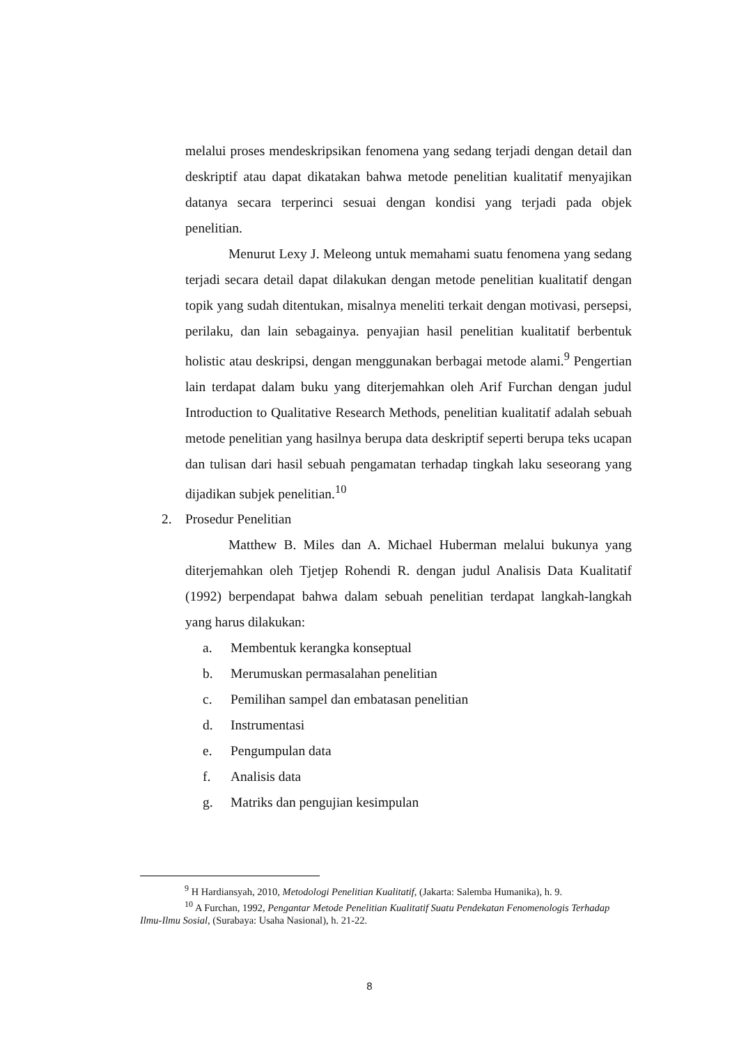melalui proses mendeskripsikan fenomena yang sedang terjadi dengan detail dan deskriptif atau dapat dikatakan bahwa metode penelitian kualitatif menyajikan datanya secara terperinci sesuai dengan kondisi yang terjadi pada objek penelitian.
Menurut Lexy J. Meleong untuk memahami suatu fenomena yang sedang terjadi secara detail dapat dilakukan dengan metode penelitian kualitatif dengan topik yang sudah ditentukan, misalnya meneliti terkait dengan motivasi, persepsi, perilaku, dan lain sebagainya. penyajian hasil penelitian kualitatif berbentuk holistic atau deskripsi, dengan menggunakan berbagai metode alami.<sup>9</sup> Pengertian lain terdapat dalam buku yang diterjemahkan oleh Arif Furchan dengan judul Introduction to Qualitative Research Methods, penelitian kualitatif adalah sebuah metode penelitian yang hasilnya berupa data deskriptif seperti berupa teks ucapan dan tulisan dari hasil sebuah pengamatan terhadap tingkah laku seseorang yang dijadikan subjek penelitian.<sup>10</sup>
2. Prosedur Penelitian
Matthew B. Miles dan A. Michael Huberman melalui bukunya yang diterjemahkan oleh Tjetjep Rohendi R. dengan judul Analisis Data Kualitatif (1992) berpendapat bahwa dalam sebuah penelitian terdapat langkah-langkah yang harus dilakukan:
a. Membentuk kerangka konseptual
b. Merumuskan permasalahan penelitian
c. Pemilihan sampel dan embatasan penelitian
d. Instrumentasi
e. Pengumpulan data
f. Analisis data
g. Matriks dan pengujian kesimpulan
<sup>9</sup> H Hardiansyah, 2010, Metodologi Penelitian Kualitatif, (Jakarta: Salemba Humanika), h. 9.
<sup>10</sup> A Furchan, 1992, Pengantar Metode Penelitian Kualitatif Suatu Pendekatan Fenomenologis Terhadap Ilmu-Ilmu Sosial, (Surabaya: Usaha Nasional), h. 21-22.
8